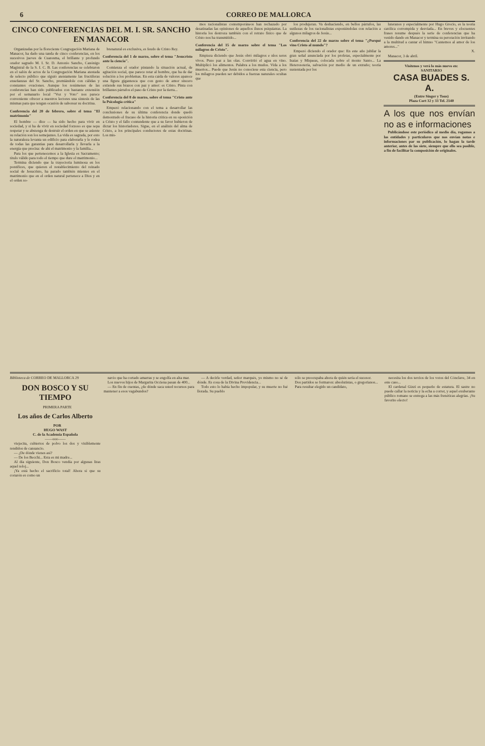6 CORREO DE MALLORCA
CINCO CONFERENCIAS DEL M. I. SR. SANCHO EN MANACOR
Organizadas por la floreciente Congregación Mariana de Manacor, ha dado una tanda de cinco conferencias, en los sucesivos jueves de Cuaresma, el brillante y profundo orador sagrado M. I. Sr. D. Antonio Sancho, Canónigo Magistral de la S. I. C. B. Las conferencias se celebraron en el salón de actos de la Congregación Mariana atestada de selecto público que siguió atentamente las fructíferas enseñanzas del Sr. Sancho, premiándole con cálidas y constantes ovaciones. Aunque los resúmenes de las conferencias han sido publicados con bastante extensión por el semanario local "Voz y Voto" nos parece conveniente ofrecer a nuestros lectores una síntesis de las mismas para que tengan ocasión de saborear su doctrina.
Conferencia del 20 de febrero, sobre el tema "El matrimonio"
El hombre — dice — ha sido hecho para vivir en sociedad, y si ha de vivir en sociedad forzoso es que sepa respetar y se abstenga de destruir el orden en que se asiente su relación son los semejantes. La vida es sagrada, por esto la naturaleza levanta un edificio para elaborarla y le rodea de todas las garantías para desarrollarla y llevarla a la energía que precisa: de ahí el matrimonio y la familia...
Para los que pertenecemos a la Iglesia es Sacramento; título válido para todo el tiempo que dure el matrimonio...
Termina diciendo que la trayectoria luminosa en los pontífices, que quieren el restablecimiento del reinado social de Jesucristo, ha parado también mientes en el matrimonio que en el orden natural pertenece a Dios y en el orden so-
brenatural es exclusiva, es feudo de Cristo Rey.
Conferencia del 1 de marzo, sobre el tema "Jesucristo ante la ciencia".
Comienza el orador pintando la situación actual, de agitación social, que parece retar al hombre, que ha de dar solución a los problemas. En esta caída de valores aparece una figura gigantesca que con gesto de amor sincero extiende sus brazos con paz y amor: es Cristo. Pinta con brillantes párrafos el paso de Cristo por la tierra...
Conferencia del 8 de marzo, sobre el tema "Cristo ante la Psicología crítica"
Empezó relacionando con el tema a desarrollar las conclusiones de su última conferencia donde quedó demostrado el fracaso de la historia crítica en su oposición a Cristo y el fallo contundente que a su favor hubieron de dictar los historiadores. Sigue, en el análisis del alma de Cristo, a los principales conductores de estas doctrinas. Los mis-
mos racionalistas contemporáneos han rechazado por desatinadas las opiniones de aquellos ilusos psiquiatras. La historia los destroza también con el retrato físico que de Cristo nos ha transmitido...
Conferencia del 15 de marzo sobre el tema "Los milagros de Cristo".
Empieza diciendo que Jesús obró milagros e nlos seres vivos. Puso paz a las olas. Convirtió el agua en vino. Multiplicó los alimentos. Palabra a los mudos. Vida a los muertos... Puede que Jesús no conociese esta ciencia, pero los milagros pueden ser debidos a fuerzas naturales ocultas que
los produjeran. Va deshaciendo, en bellos párrafos, las sutilezas de los racionalistas exponiéndolas con relación a algunos milagros de Jesús...
Conferencia del 22 de marzo sobre el tema "¿Porqué vino Cristo al mundo"?
Empezó diciendo el orador que: En este año jubilar la gran señal anunciada por los profetas, especialmente por Isaías y Miqueas, colocada sobre el monte Santo... La Heterosotería, salvación por medio de un extraño; teoría sustentada por los
luteranos y especialmente por Hugo Grocio, es la teoría católica corrompida y desviada... En breves y elocuentes frases resume después la serie de conferencias que ha venido dando en Manacor y termina su peroración invitando a la multitud a cantar el himno "Cantemos al amor de los amores..."
X.
Manacor, 3 de abril.
Visítenos y verá lo más nuevo en:
SANITARIO
CASA BUADES S. A.
(Entre Singer y Tous)
Plaza Cort 32 y 33 Tel. 2140
A los que nos envían no as e informaciones
Publicándose este periódico al medio día, rogamos a las entidades y particulares que nos envían notas e informaciones par su publicación, lo hagan la tarde anterior, antes de las siete, siempre que ello sea posible, a fin de facilitar la composición de originales.
Biblioteca de CORREO DE MALLORCA 29
DON BOSCO Y SU TIEMPO
PRIMERA PARTE
Los años de Carlos Alberto
POR
HUGO WAST
C. de la Academia Española
——ooo——
viejecita, cubiertos de polvo los dos y visiblemente rendidos de cansancio.
— ¿De dónde vienes así?
— De los Becchi... Esta es mi madre...
Al día siguiente, Don Bosco vendía por algunas liras aquel reloj...
¡Ya está hecho el sacrificio total! Ahora sí que su corazón es como un
navío que ha cortado amarras y se engolfa en alta mar.
Los nuevos hijos de Margarita Occiena pasan de 400...
— En fin de cuentas, ¿de dónde saca usted recursos para mantener a esos vagabundos?
— A decirle verdad, señor marqués, yo mismo no sé de dónde. Es cosa de la Divina Providencia...
Todo esto lo había hecho impopular, y su muerte no fué llorada. Su pueblo
sólo se preocupaba ahora de quién sería el sucesor.
Dos partidos se formaron: absolutistas, o gregorianos...
Para resultar elegido un candidato,
necesita los dos tercios de los votos del Cónclave, 34 en este caso...
El cardenal Gizzi es pequeño de estatura. El sastre no puede callar la noticia y la echa a correr, y aquel exuberante público romano se entrega a las más frenéticas alegrías. ¡Su favorito electo!